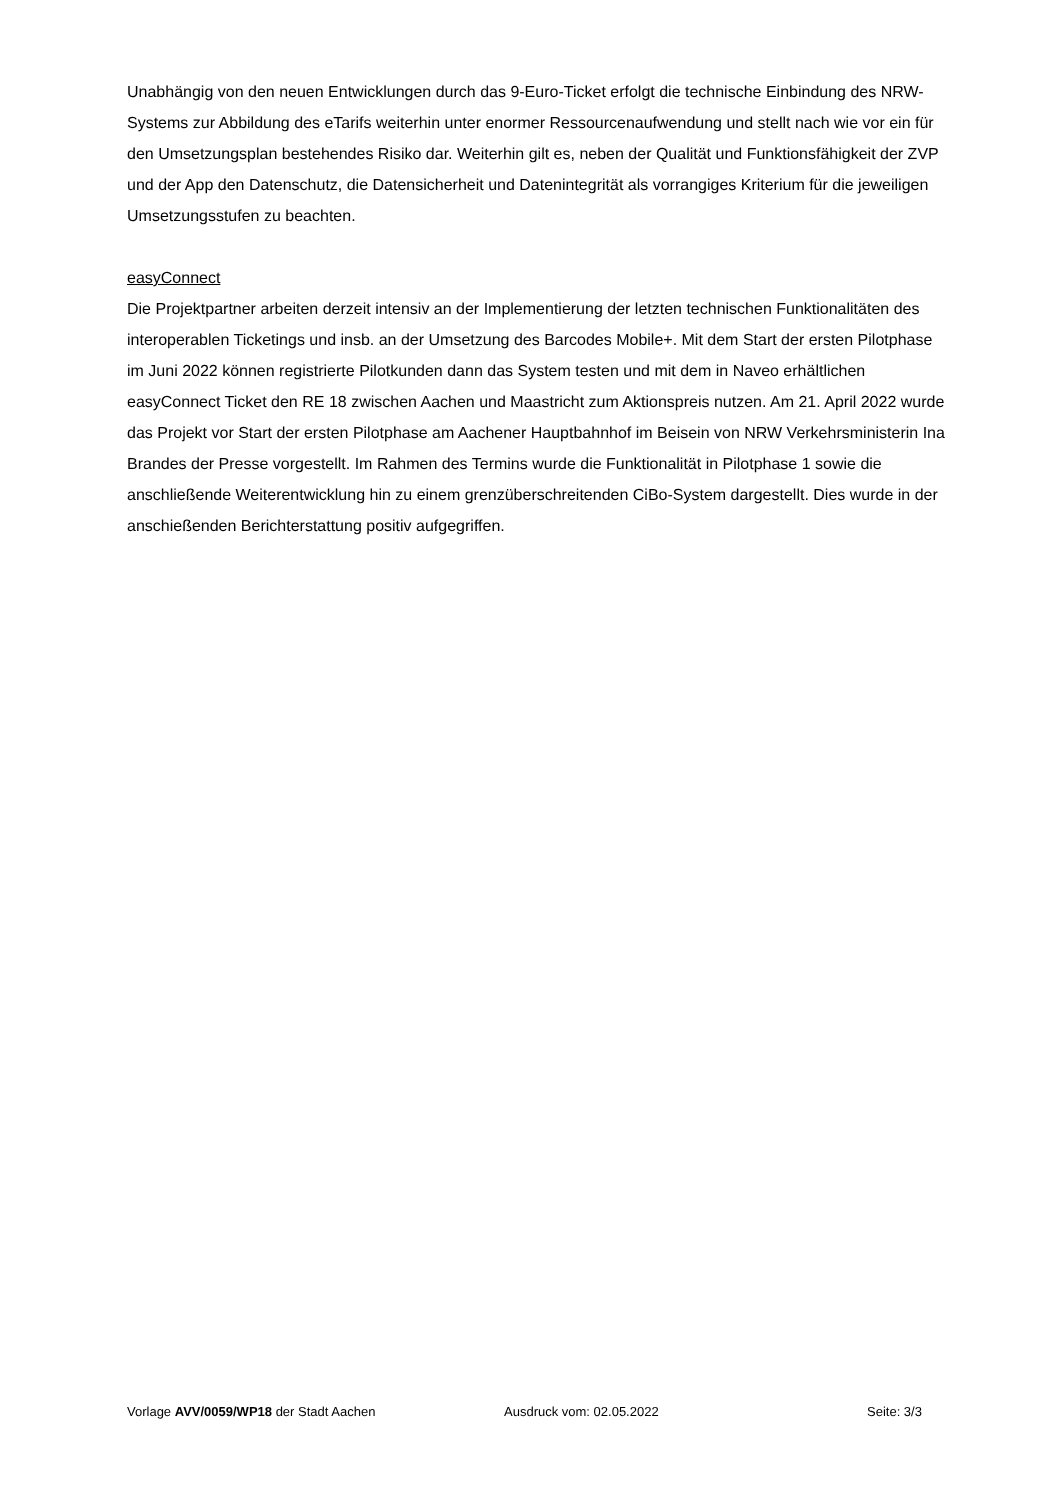Unabhängig von den neuen Entwicklungen durch das 9-Euro-Ticket erfolgt die technische Einbindung des NRW-Systems zur Abbildung des eTarifs weiterhin unter enormer Ressourcenaufwendung und stellt nach wie vor ein für den Umsetzungsplan bestehendes Risiko dar. Weiterhin gilt es, neben der Qualität und Funktionsfähigkeit der ZVP und der App den Datenschutz, die Datensicherheit und Datenintegrität als vorrangiges Kriterium für die jeweiligen Umsetzungsstufen zu beachten.
easyConnect
Die Projektpartner arbeiten derzeit intensiv an der Implementierung der letzten technischen Funktionalitäten des interoperablen Ticketings und insb. an der Umsetzung des Barcodes Mobile+. Mit dem Start der ersten Pilotphase im Juni 2022 können registrierte Pilotkunden dann das System testen und mit dem in Naveo erhältlichen easyConnect Ticket den RE 18 zwischen Aachen und Maastricht zum Aktionspreis nutzen. Am 21. April 2022 wurde das Projekt vor Start der ersten Pilotphase am Aachener Hauptbahnhof im Beisein von NRW Verkehrsministerin Ina Brandes der Presse vorgestellt. Im Rahmen des Termins wurde die Funktionalität in Pilotphase 1 sowie die anschließende Weiterentwicklung hin zu einem grenzüberschreitenden CiBo-System dargestellt. Dies wurde in der anschießenden Berichterstattung positiv aufgegriffen.
Vorlage AVV/0059/WP18 der Stadt Aachen Ausdruck vom: 02.05.2022 Seite: 3/3